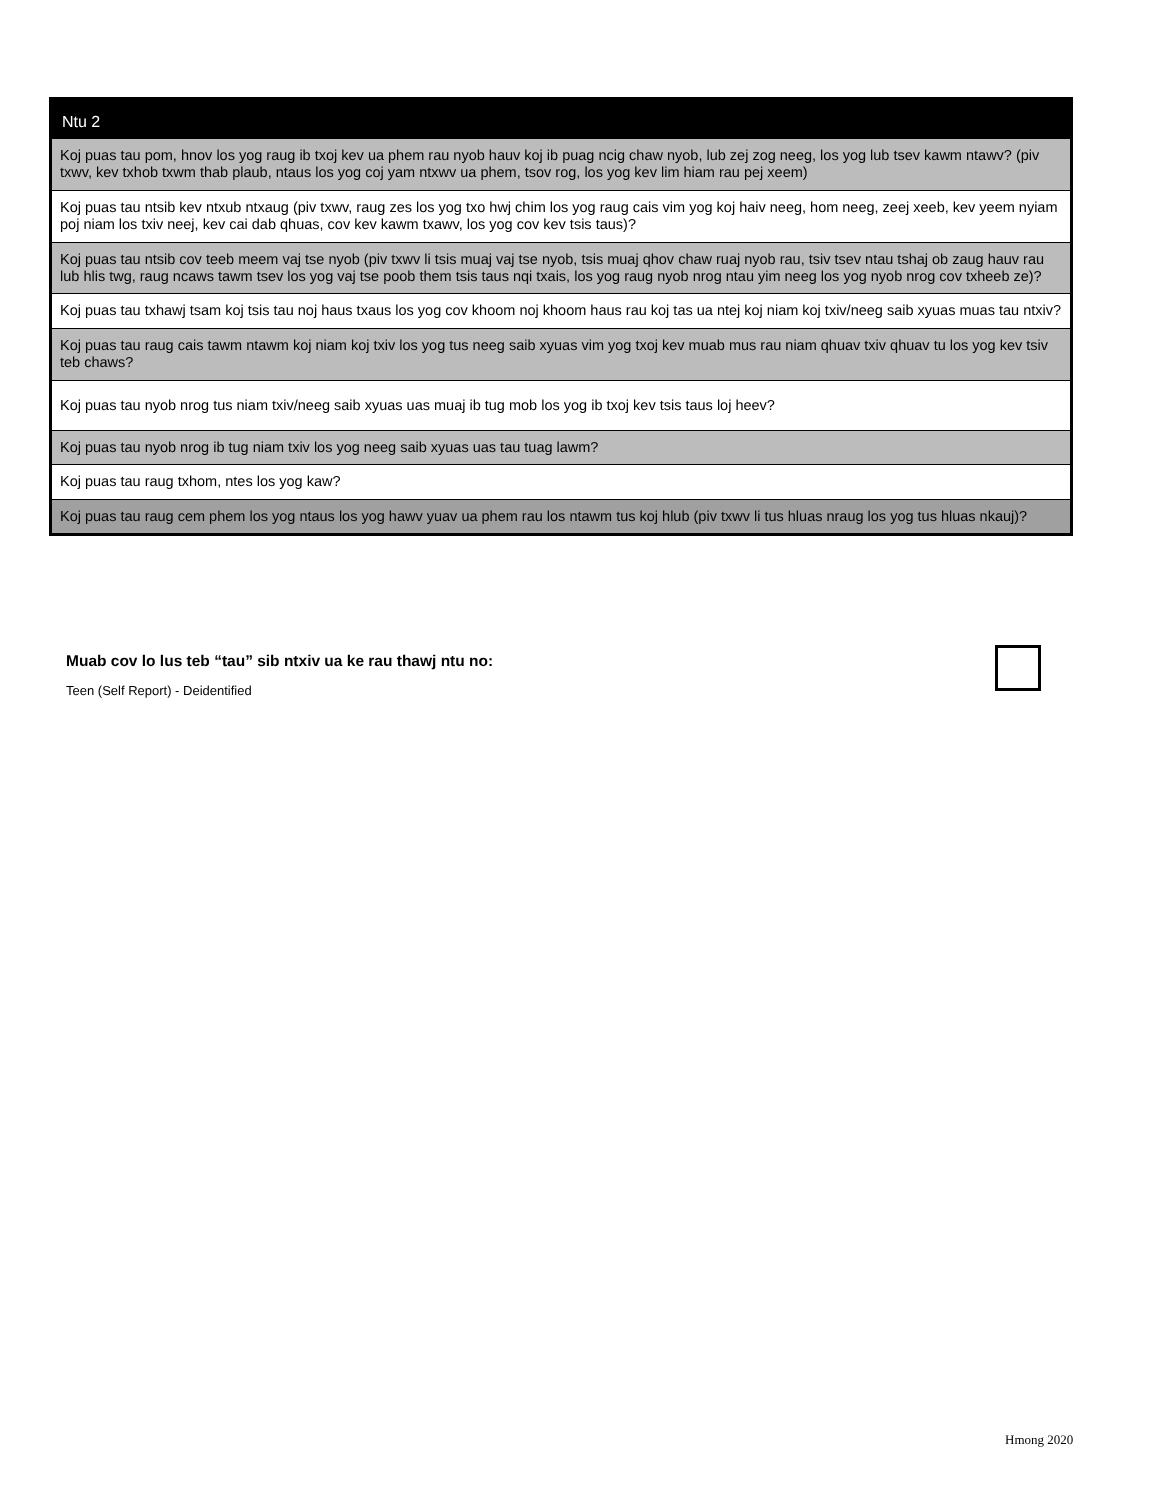| Ntu 2 |
| --- |
| Koj puas tau pom, hnov los yog raug ib txoj kev ua phem rau nyob hauv koj ib puag ncig chaw nyob, lub zej zog neeg, los yog lub tsev kawm ntawv? (piv txwv, kev txhob txwm thab plaub, ntaus los yog coj yam ntxwv ua phem, tsov rog, los yog kev lim hiam rau pej xeem) |
| Koj puas tau ntsib kev ntxub ntxaug (piv txwv, raug zes los yog txo hwj chim los yog raug cais vim yog koj haiv neeg, hom neeg, zeej xeeb, kev yeem nyiam poj niam los txiv neej, kev cai dab qhuas, cov kev kawm txawv, los yog cov kev tsis taus)? |
| Koj puas tau ntsib cov teeb meem vaj tse nyob (piv txwv li tsis muaj vaj tse nyob, tsis muaj qhov chaw ruaj nyob rau, tsiv tsev ntau tshaj ob zaug hauv rau lub hlis twg, raug ncaws tawm tsev los yog vaj tse poob them tsis taus nqi txais, los yog raug nyob nrog ntau yim neeg los yog nyob nrog cov txheeb ze)? |
| Koj puas tau txhawj tsam koj tsis tau noj haus txaus los yog cov khoom noj khoom haus rau koj tas ua ntej koj niam koj txiv/neeg saib xyuas muas tau ntxiv? |
| Koj puas tau raug cais tawm ntawm koj niam koj txiv los yog tus neeg saib xyuas vim yog txoj kev muab mus rau niam qhuav txiv qhuav tu los yog kev tsiv teb chaws? |
| Koj puas tau nyob nrog tus niam txiv/neeg saib xyuas uas muaj ib tug mob los yog ib txoj kev tsis taus loj heev? |
| Koj puas tau nyob nrog ib tug niam txiv los yog neeg saib xyuas uas tau tuag lawm? |
| Koj puas tau raug txhom, ntes los yog kaw? |
| Koj puas tau raug cem phem los yog ntaus los yog hawv yuav ua phem rau los ntawm tus koj hlub (piv txwv li tus hluas nraug los yog tus hluas nkauj)? |
Muab cov lo lus teb “tau” sib ntxiv ua ke rau thawj ntu no:
Teen (Self Report) - Deidentified
Hmong 2020